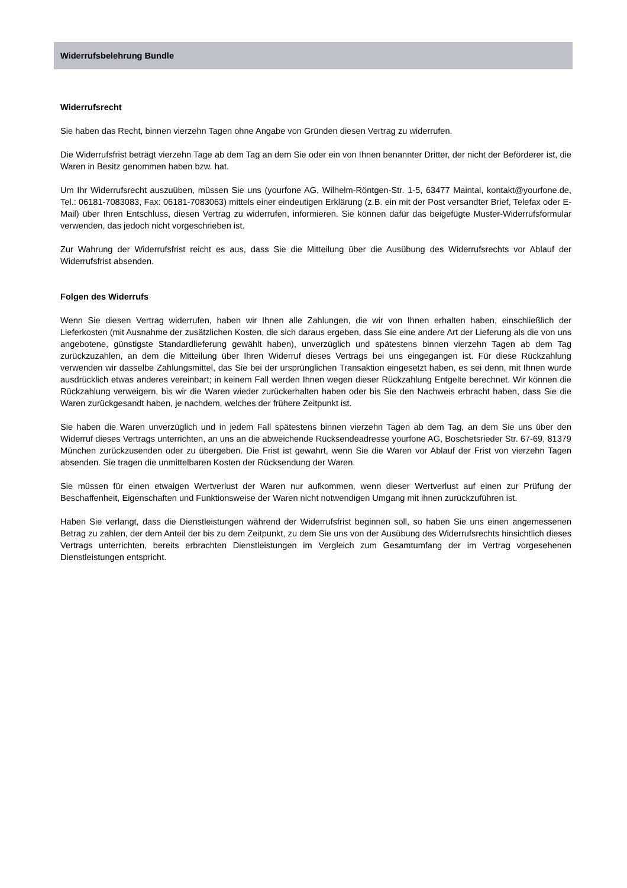Widerrufsbelehrung Bundle
Widerrufsrecht
Sie haben das Recht, binnen vierzehn Tagen ohne Angabe von Gründen diesen Vertrag zu widerrufen.
Die Widerrufsfrist beträgt vierzehn Tage ab dem Tag an dem Sie oder ein von Ihnen benannter Dritter, der nicht der Beförderer ist, die Waren in Besitz genommen haben bzw. hat.
Um Ihr Widerrufsrecht auszuüben, müssen Sie uns (yourfone AG, Wilhelm-Röntgen-Str. 1-5, 63477 Maintal, kontakt@yourfone.de, Tel.: 06181-7083083, Fax: 06181-7083063) mittels einer eindeutigen Erklärung (z.B. ein mit der Post versandter Brief, Telefax oder E-Mail) über Ihren Entschluss, diesen Vertrag zu widerrufen, informieren. Sie können dafür das beigefügte Muster-Widerrufsformular verwenden, das jedoch nicht vorgeschrieben ist.
Zur Wahrung der Widerrufsfrist reicht es aus, dass Sie die Mitteilung über die Ausübung des Widerrufsrechts vor Ablauf der Widerrufsfrist absenden.
Folgen des Widerrufs
Wenn Sie diesen Vertrag widerrufen, haben wir Ihnen alle Zahlungen, die wir von Ihnen erhalten haben, einschließlich der Lieferkosten (mit Ausnahme der zusätzlichen Kosten, die sich daraus ergeben, dass Sie eine andere Art der Lieferung als die von uns angebotene, günstigste Standardlieferung gewählt haben), unverzüglich und spätestens binnen vierzehn Tagen ab dem Tag zurückzuzahlen, an dem die Mitteilung über Ihren Widerruf dieses Vertrags bei uns eingegangen ist. Für diese Rückzahlung verwenden wir dasselbe Zahlungsmittel, das Sie bei der ursprünglichen Transaktion eingesetzt haben, es sei denn, mit Ihnen wurde ausdrücklich etwas anderes vereinbart; in keinem Fall werden Ihnen wegen dieser Rückzahlung Entgelte berechnet. Wir können die Rückzahlung verweigern, bis wir die Waren wieder zurückerhalten haben oder bis Sie den Nachweis erbracht haben, dass Sie die Waren zurückgesandt haben, je nachdem, welches der frühere Zeitpunkt ist.
Sie haben die Waren unverzüglich und in jedem Fall spätestens binnen vierzehn Tagen ab dem Tag, an dem Sie uns über den Widerruf dieses Vertrags unterrichten, an uns an die abweichende Rücksendeadresse yourfone AG, Boschetsrieder Str. 67-69, 81379 München zurückzusenden oder zu übergeben. Die Frist ist gewahrt, wenn Sie die Waren vor Ablauf der Frist von vierzehn Tagen absenden. Sie tragen die unmittelbaren Kosten der Rücksendung der Waren.
Sie müssen für einen etwaigen Wertverlust der Waren nur aufkommen, wenn dieser Wertverlust auf einen zur Prüfung der Beschaffenheit, Eigenschaften und Funktionsweise der Waren nicht notwendigen Umgang mit ihnen zurückzuführen ist.
Haben Sie verlangt, dass die Dienstleistungen während der Widerrufsfrist beginnen soll, so haben Sie uns einen angemessenen Betrag zu zahlen, der dem Anteil der bis zu dem Zeitpunkt, zu dem Sie uns von der Ausübung des Widerrufsrechts hinsichtlich dieses Vertrags unterrichten, bereits erbrachten Dienstleistungen im Vergleich zum Gesamtumfang der im Vertrag vorgesehenen Dienstleistungen entspricht.